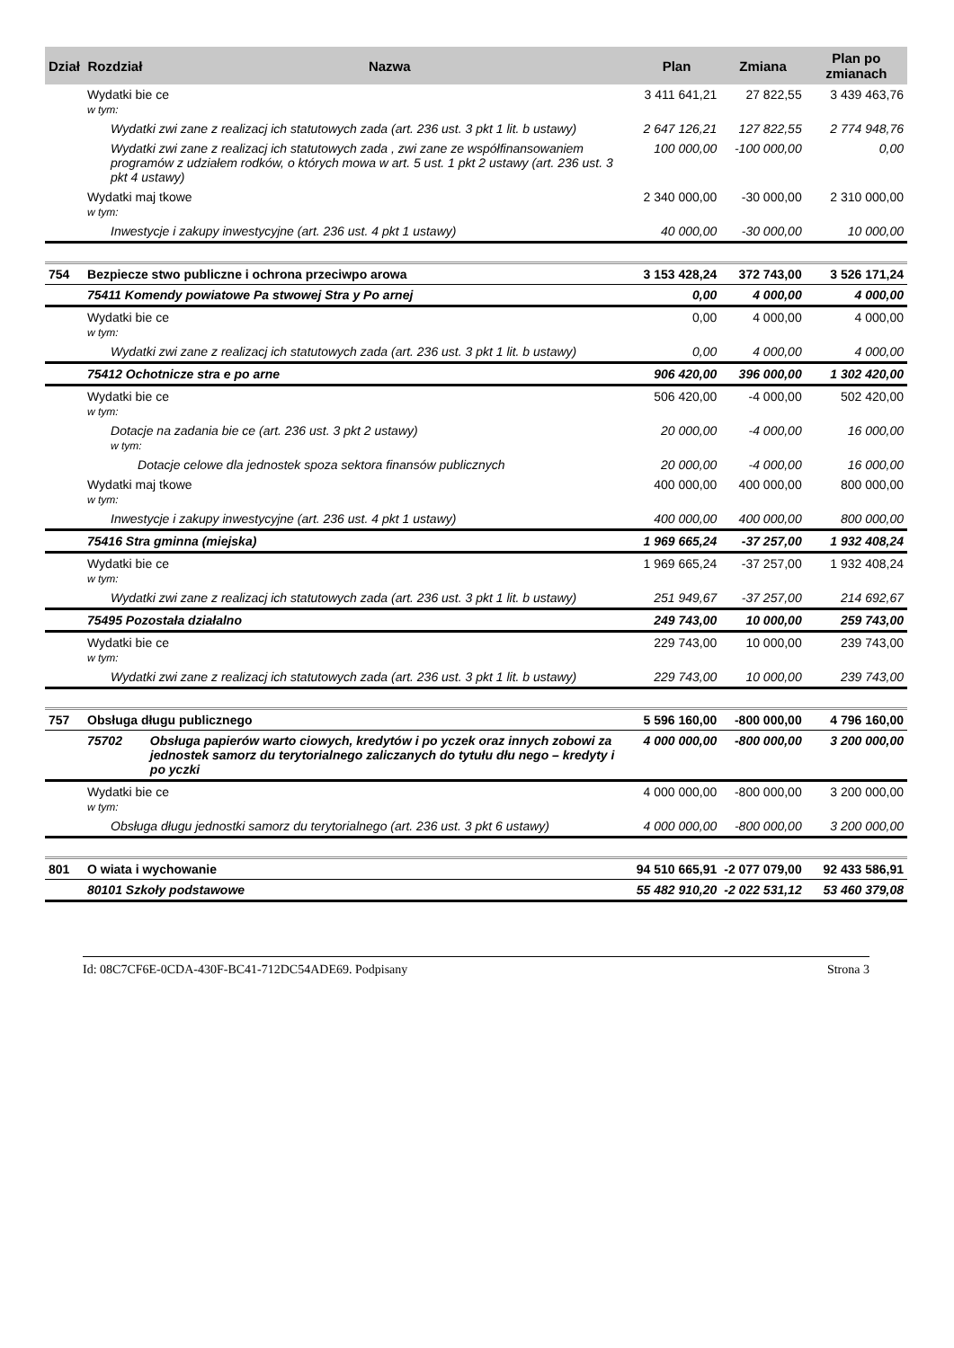| Dział | Rozdział | Nazwa | Plan | Zmiana | Plan po zmianach |
| --- | --- | --- | --- | --- | --- |
| | Wydatki bie ce w tym: | | 3 411 641,21 | 27 822,55 | 3 439 463,76 |
| | Wydatki zwi zane z realizacj ich statutowych zada (art. 236 ust. 3 pkt 1 lit. b ustawy) | | 2 647 126,21 | 127 822,55 | 2 774 948,76 |
| | Wydatki zwi zane z realizacj ich statutowych zada , zwi zane ze współfinansowaniem programów z udziałem rodków, o których mowa w art. 5 ust. 1 pkt 2 ustawy (art. 236 ust. 3 pkt 4 ustawy) | | 100 000,00 | -100 000,00 | 0,00 |
| | Wydatki maj tkowe w tym: | | 2 340 000,00 | -30 000,00 | 2 310 000,00 |
| | Inwestycje i zakupy inwestycyjne (art. 236 ust. 4 pkt 1 ustawy) | | 40 000,00 | -30 000,00 | 10 000,00 |
| 754 | Bezpiecze stwo publiczne i ochrona przeciwpo arowa | | 3 153 428,24 | 372 743,00 | 3 526 171,24 |
| | 75411 Komendy powiatowe Pa stwowej Stra y Po arnej | | 0,00 | 4 000,00 | 4 000,00 |
| | Wydatki bie ce w tym: | | 0,00 | 4 000,00 | 4 000,00 |
| | Wydatki zwi zane z realizacj ich statutowych zada (art. 236 ust. 3 pkt 1 lit. b ustawy) | | 0,00 | 4 000,00 | 4 000,00 |
| | 75412 Ochotnicze stra e po arne | | 906 420,00 | 396 000,00 | 1 302 420,00 |
| | Wydatki bie ce w tym: | | 506 420,00 | -4 000,00 | 502 420,00 |
| | Dotacje na zadania bie ce (art. 236 ust. 3 pkt 2 ustawy) w tym: | | 20 000,00 | -4 000,00 | 16 000,00 |
| | Dotacje celowe dla jednostek spoza sektora finansów publicznych | | 20 000,00 | -4 000,00 | 16 000,00 |
| | Wydatki maj tkowe w tym: | | 400 000,00 | 400 000,00 | 800 000,00 |
| | Inwestycje i zakupy inwestycyjne (art. 236 ust. 4 pkt 1 ustawy) | | 400 000,00 | 400 000,00 | 800 000,00 |
| | 75416 Stra gminna (miejska) | | 1 969 665,24 | -37 257,00 | 1 932 408,24 |
| | Wydatki bie ce w tym: | | 1 969 665,24 | -37 257,00 | 1 932 408,24 |
| | Wydatki zwi zane z realizacj ich statutowych zada (art. 236 ust. 3 pkt 1 lit. b ustawy) | | 251 949,67 | -37 257,00 | 214 692,67 |
| | 75495 Pozostała działalno | | 249 743,00 | 10 000,00 | 259 743,00 |
| | Wydatki bie ce w tym: | | 229 743,00 | 10 000,00 | 239 743,00 |
| | Wydatki zwi zane z realizacj ich statutowych zada (art. 236 ust. 3 pkt 1 lit. b ustawy) | | 229 743,00 | 10 000,00 | 239 743,00 |
| 757 | Obsługa długu publicznego | | 5 596 160,00 | -800 000,00 | 4 796 160,00 |
| | 75702 | Obsługa papierów warto ciowych, kredytów i po yczek oraz innych zobowi za jednostek samorz du terytorialnego zaliczanych do tytułu dłu nego – kredyty i po yczki | 4 000 000,00 | -800 000,00 | 3 200 000,00 |
| | Wydatki bie ce w tym: | | 4 000 000,00 | -800 000,00 | 3 200 000,00 |
| | Obsługa długu jednostki samorz du terytorialnego (art. 236 ust. 3 pkt 6 ustawy) | | 4 000 000,00 | -800 000,00 | 3 200 000,00 |
| 801 | O wiata i wychowanie | | 94 510 665,91 | -2 077 079,00 | 92 433 586,91 |
| | 80101 Szkoły podstawowe | | 55 482 910,20 | -2 022 531,12 | 53 460 379,08 |
Id: 08C7CF6E-0CDA-430F-BC41-712DC54ADE69. Podpisany Strona 3